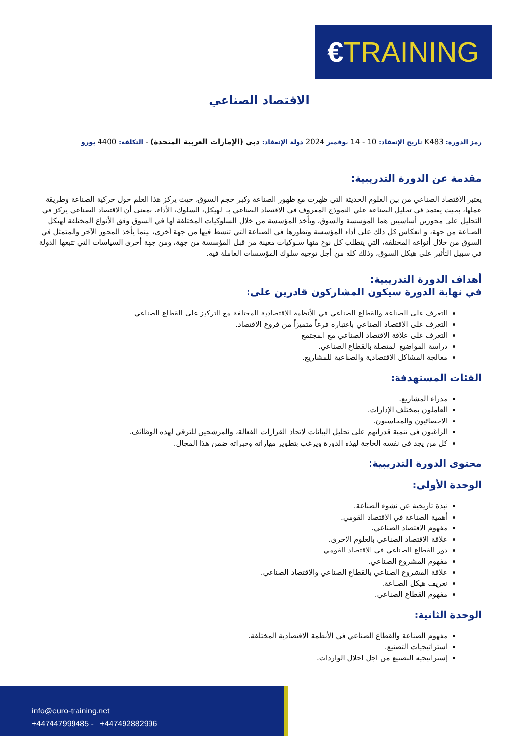€TRAINING
الاقتصاد الصناعي
رمز الدورة: K483 تاريخ الإنعقاد: 10 - 14 نوفمبر 2024 دولة الإنعقاد: دبي (الإمارات العربية المتحدة) - التكلفة: 4400 يورو
مقدمة عن الدورة التدريبية:
يعتبر الاقتصاد الصناعي من بين العلوم الحديثة التي ظهرت مع ظهور الصناعة وكبر حجم السوق، حيث يركز هذا العلم حول حركية الصناعة وطريقة عملها، بحيث يعتمد في تحليل الصناعة علي النموذج المعروف في الاقتصاد الصناعي بـ الهيكل، السلوك، الأداء، بمعنى أن الاقتصاد الصناعي يركز في التحليل على محورين أساسيين هما المؤسسة والسوق، ويأخذ المؤسسة من خلال السلوكيات المختلفة لها في السوق وفق الأنواع المختلفة لهيكل الصناعة من جهة، و انعكاس كل ذلك على أداء المؤسسة وتطورها في الصناعة التي تنشط فيها من جهة أخرى، بينما يأخذ المحور الآخر والمتمثل في السوق من خلال أنواعه المختلفة، التي يتطلب كل نوع منها سلوكيات معينة من قبل المؤسسة من جهة، ومن جهة أخرى السياسات التي تتبعها الدولة في سبيل التأثير على هيكل السوق، وذلك كله من أجل توجيه سلوك المؤسسات العاملة فيه.
أهداف الدورة التدريبية:
في نهاية الدورة سيكون المشاركون قادرين على:
التعرف على الصناعة والقطاع الصناعي في الأنظمة الاقتصادية المختلفة مع التركيز على القطاع الصناعي.
التعرف على الاقتصاد الصناعي باعتباره فرعاً متميزاً من فروع الاقتصاد.
التعرف على علاقة الاقتصاد الصناعي مع المجتمع
دراسة المواضيع المتصلة بالقطاع الصناعي.
معالجة المشاكل الاقتصادية والصناعية للمشاريع.
الفئات المستهدفة:
مدراء المشاريع.
العاملون بمختلف الإدارات.
الاحصائيون والمحاسبون.
الراغبون في تنمية قدراتهم على تحليل البيانات لاتخاذ القرارات الفعالة، والمرشحين للترقي لهذه الوظائف.
كل من يجد في نفسه الحاجة لهذه الدورة ويرغب بتطوير مهاراته وخبراته ضمن هذا المجال.
محتوى الدورة التدريبية:
الوحدة الأولى:
نبذة تاريخية عن نشوء الصناعة.
أهمية الصناعة في الاقتصاد القومي.
مفهوم الاقتصاد الصناعي.
علاقة الاقتصاد الصناعي بالعلوم الاخرى.
دور القطاع الصناعي في الاقتصاد القومي.
مفهوم المشروع الصناعي.
علاقة المشروع الصناعي بالقطاع الصناعي والاقتصاد الصناعي.
تعريف هيكل الصناعة.
مفهوم القطاع الصناعي.
الوحدة الثانية:
مفهوم الصناعة والقطاع الصناعي في الأنظمة الاقتصادية المختلفة.
استراتيجيات التصنيع.
إستراتيجية التصنيع من اجل احلال الواردات.
info@euro-training.net
+447447999485 - +447492882996